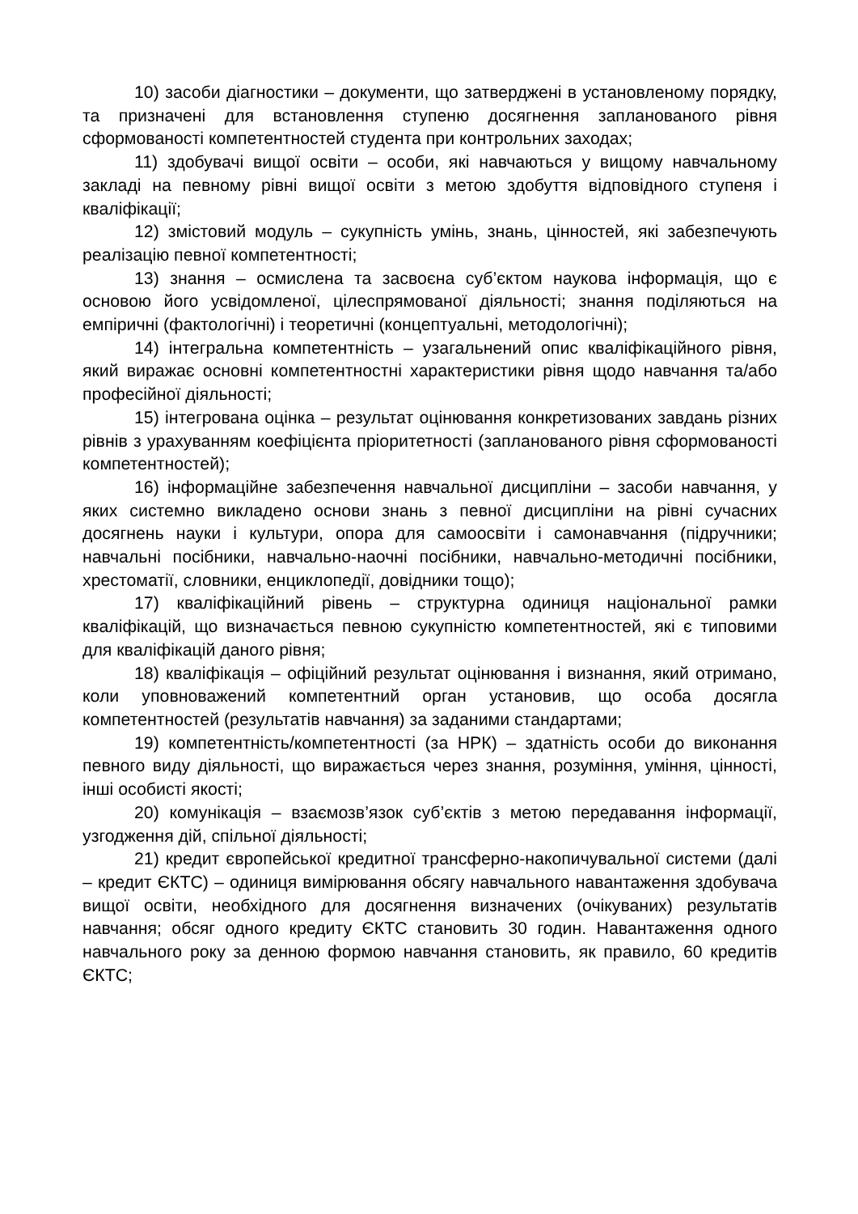10) засоби діагностики – документи, що затверджені в установленому порядку, та призначені для встановлення ступеню досягнення запланованого рівня сформованості компетентностей студента при контрольних заходах;
11) здобувачі вищої освіти – особи, які навчаються у вищому навчальному закладі на певному рівні вищої освіти з метою здобуття відповідного ступеня і кваліфікації;
12) змістовий модуль – сукупність умінь, знань, цінностей, які забезпечують реалізацію певної компетентності;
13) знання – осмислена та засвоєна суб’єктом наукова інформація, що є основою його усвідомленої, цілеспрямованої діяльності; знання поділяються на емпіричні (фактологічні) і теоретичні (концептуальні, методологічні);
14) інтегральна компетентність – узагальнений опис кваліфікаційного рівня, який виражає основні компетентностні характеристики рівня щодо навчання та/або професійної діяльності;
15) інтегрована оцінка – результат оцінювання конкретизованих завдань різних рівнів з урахуванням коефіцієнта пріоритетності (запланованого рівня сформованості компетентностей);
16) інформаційне забезпечення навчальної дисципліни – засоби навчання, у яких системно викладено основи знань з певної дисципліни на рівні сучасних досягнень науки і культури, опора для самоосвіти і самонавчання (підручники; навчальні посібники, навчально-наочні посібники, навчально-методичні посібники, хрестоматії, словники, енциклопедії, довідники тощо);
17) кваліфікаційний рівень – структурна одиниця національної рамки кваліфікацій, що визначається певною сукупністю компетентностей, які є типовими для кваліфікацій даного рівня;
18) кваліфікація – офіційний результат оцінювання і визнання, який отримано, коли уповноважений компетентний орган установив, що особа досягла компетентностей (результатів навчання) за заданими стандартами;
19) компетентність/компетентності (за НРК) – здатність особи до виконання певного виду діяльності, що виражається через знання, розуміння, уміння, цінності, інші особисті якості;
20) комунікація – взаємозв’язок суб’єктів з метою передавання інформації, узгодження дій, спільної діяльності;
21) кредит європейської кредитної трансферно-накопичувальної системи (далі – кредит ЄКТС) – одиниця вимірювання обсягу навчального навантаження здобувача вищої освіти, необхідного для досягнення визначених (очікуваних) результатів навчання; обсяг одного кредиту ЄКТС становить 30 годин. Навантаження одного навчального року за денною формою навчання становить, як правило, 60 кредитів ЄКТС;